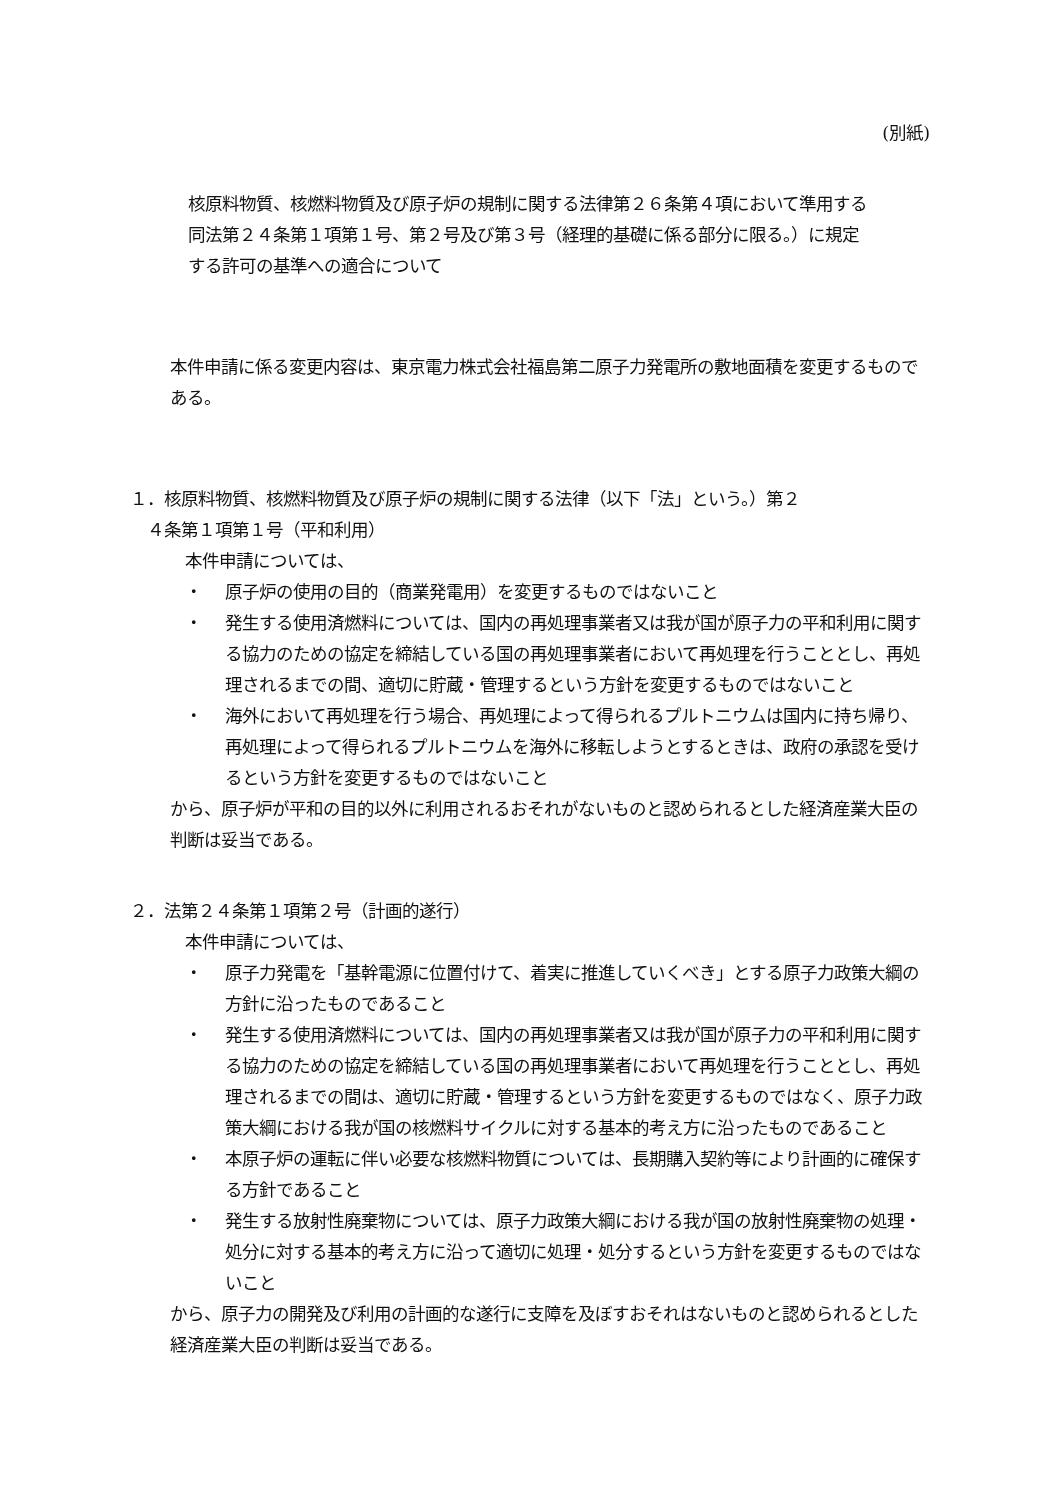(別紙)
核原料物質、核燃料物質及び原子炉の規制に関する法律第２６条第４項において準用する同法第２４条第１項第１号、第２号及び第３号（経理的基礎に係る部分に限る。）に規定する許可の基準への適合について
本件申請に係る変更内容は、東京電力株式会社福島第二原子力発電所の敷地面積を変更するものである。
１．核原料物質、核燃料物質及び原子炉の規制に関する法律（以下「法」という。）第２
　４条第１項第１号（平和利用）
本件申請については、
・ 原子炉の使用の目的（商業発電用）を変更するものではないこと
・ 発生する使用済燃料については、国内の再処理事業者又は我が国が原子力の平和利用に関する協力のための協定を締結している国の再処理事業者において再処理を行うこととし、再処理されるまでの間、適切に貯蔵・管理するという方針を変更するものではないこと
・ 海外において再処理を行う場合、再処理によって得られるプルトニウムは国内に持ち帰り、再処理によって得られるプルトニウムを海外に移転しようとするときは、政府の承認を受けるという方針を変更するものではないこと
から、原子炉が平和の目的以外に利用されるおそれがないものと認められるとした経済産業大臣の判断は妥当である。
２．法第２４条第１項第２号（計画的遂行）
本件申請については、
・ 原子力発電を「基幹電源に位置付けて、着実に推進していくべき」とする原子力政策大綱の方針に沿ったものであること
・ 発生する使用済燃料については、国内の再処理事業者又は我が国が原子力の平和利用に関する協力のための協定を締結している国の再処理事業者において再処理を行うこととし、再処理されるまでの間は、適切に貯蔵・管理するという方針を変更するものではなく、原子力政策大綱における我が国の核燃料サイクルに対する基本的考え方に沿ったものであること
・ 本原子炉の運転に伴い必要な核燃料物質については、長期購入契約等により計画的に確保する方針であること
・ 発生する放射性廃棄物については、原子力政策大綱における我が国の放射性廃棄物の処理・処分に対する基本的考え方に沿って適切に処理・処分するという方針を変更するものではないこと
から、原子力の開発及び利用の計画的な遂行に支障を及ぼすおそれはないものと認められるとした経済産業大臣の判断は妥当である。